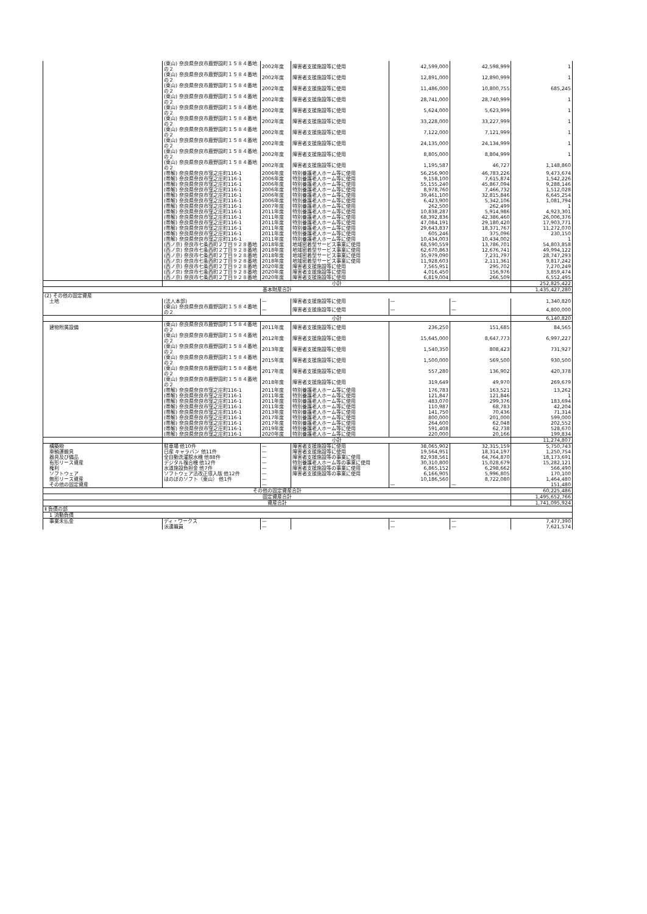| | (東山) 奈良県奈良市鹿野園町１５８４番地の２ | 2002年度 | 障害者支援施設等に使用 | 42,599,000 | 42,598,999 | 1 |
| | (東山) 奈良県奈良市鹿野園町１５８４番地の２ | 2002年度 | 障害者支援施設等に使用 | 12,891,000 | 12,890,999 | 1 |
| | (東山) 奈良県奈良市鹿野園町１５８４番地の２ | 2002年度 | 障害者支援施設等に使用 | 11,486,000 | 10,800,755 | 685,245 |
| | (東山) 奈良県奈良市鹿野園町１５８４番地の２ | 2002年度 | 障害者支援施設等に使用 | 28,741,000 | 28,740,999 | 1 |
| | (東山) 奈良県奈良市鹿野園町１５８４番地の２ | 2002年度 | 障害者支援施設等に使用 | 5,624,000 | 5,623,999 | 1 |
| | (東山) 奈良県奈良市鹿野園町１５８４番地の２ | 2002年度 | 障害者支援施設等に使用 | 33,228,000 | 33,227,999 | 1 |
| | (東山) 奈良県奈良市鹿野園町１５８４番地の２ | 2002年度 | 障害者支援施設等に使用 | 7,122,000 | 7,121,999 | 1 |
| | (東山) 奈良県奈良市鹿野園町１５８４番地の２ | 2002年度 | 障害者支援施設等に使用 | 24,135,000 | 24,134,999 | 1 |
| | (東山) 奈良県奈良市鹿野園町１５８４番地の２ | 2002年度 | 障害者支援施設等に使用 | 8,805,000 | 8,804,999 | 1 |
| | (東山) 奈良県奈良市鹿野園町１５８４番地の２ | 2002年度 | 障害者支援施設等に使用 | 1,195,587 | 46,727 | 1,148,860 |
| | (帯解) 奈良県奈良市窪之庄町116-1 | 2006年度 | 特別養護老人ホーム等に使用 | 56,256,900 | 46,783,226 | 9,473,674 |
| | (帯解) 奈良県奈良市窪之庄町116-1 | 2006年度 | 特別養護老人ホーム等に使用 | 9,158,100 | 7,615,874 | 1,542,226 |
| | (帯解) 奈良県奈良市窪之庄町116-1 | 2006年度 | 特別養護老人ホーム等に使用 | 55,155,240 | 45,867,094 | 9,288,146 |
| | (帯解) 奈良県奈良市窪之庄町116-1 | 2006年度 | 特別養護老人ホーム等に使用 | 8,978,760 | 7,466,732 | 1,512,028 |
| | (帯解) 奈良県奈良市窪之庄町116-1 | 2006年度 | 特別養護老人ホーム等に使用 | 39,461,100 | 32,815,846 | 6,645,254 |
| | (帯解) 奈良県奈良市窪之庄町116-1 | 2006年度 | 特別養護老人ホーム等に使用 | 6,423,900 | 5,342,106 | 1,081,794 |
| | (帯解) 奈良県奈良市窪之庄町116-1 | 2007年度 | 特別養護老人ホーム等に使用 | 262,500 | 262,499 | 1 |
| | (帯解) 奈良県奈良市窪之庄町116-1 | 2011年度 | 特別養護老人ホーム等に使用 | 10,838,287 | 5,914,986 | 4,923,301 |
| | (帯解) 奈良県奈良市窪之庄町116-1 | 2011年度 | 特別養護老人ホーム等に使用 | 68,392,836 | 42,386,460 | 26,006,376 |
| | (帯解) 奈良県奈良市窪之庄町116-1 | 2011年度 | 特別養護老人ホーム等に使用 | 47,084,191 | 29,180,420 | 17,903,771 |
| | (帯解) 奈良県奈良市窪之庄町116-1 | 2011年度 | 特別養護老人ホーム等に使用 | 29,643,837 | 18,371,767 | 11,272,070 |
| | (帯解) 奈良県奈良市窪之庄町116-1 | 2011年度 | 特別養護老人ホーム等に使用 | 605,246 | 375,096 | 230,150 |
| | (帯解) 奈良県奈良市窪之庄町116-1 | 2011年度 | 特別養護老人ホーム等に使用 | 10,434,003 | 10,434,002 | 1 |
| | (西ノ京) 奈良市七条西町２丁目９２８番地 | 2018年度 | 地域密着型サービス事業に使用 | 68,590,559 | 13,786,701 | 54,803,858 |
| | (西ノ京) 奈良市七条西町２丁目９２８番地 | 2018年度 | 地域密着型サービス事業に使用 | 62,670,863 | 12,676,741 | 49,994,122 |
| | (西ノ京) 奈良市七条西町２丁目９２８番地 | 2018年度 | 地域密着型サービス事業に使用 | 35,979,090 | 7,231,797 | 28,747,293 |
| | (西ノ京) 奈良市七条西町２丁目９２８番地 | 2018年度 | 地域密着型サービス事業に使用 | 11,928,603 | 2,111,361 | 9,817,242 |
| | (西ノ京) 奈良市七条西町２丁目９２８番地 | 2020年度 | 障害者支援施設等に使用 | 7,565,951 | 295,702 | 7,270,249 |
| | (西ノ京) 奈良市七条西町２丁目９２８番地 | 2020年度 | 障害者支援施設等に使用 | 4,016,450 | 156,976 | 3,859,474 |
| | (西ノ京) 奈良市七条西町２丁目９２８番地 | 2020年度 | 障害者支援施設等に使用 | 6,819,004 | 266,509 | 6,552,495 |
| | 小計 | | | | | 252,825,422 |
| 基本財産合計 | | | | | | 1,435,427,280 |
| (2) その他の固定資産 | | | | | | |
| 土地 | (法人本部) | — | 障害者支援施設等に使用 | — | — | 1,340,820 |
| | (東山) 奈良県奈良市鹿野園町１５８４番地の２ | — | 障害者支援施設等に使用 | — | — | 4,800,000 |
| | 小計 | | | | | 6,140,820 |
| 建物附属設備 | (東山) 奈良県奈良市鹿野園町１５８４番地の２ | 2011年度 | 障害者支援施設等に使用 | 236,250 | 151,685 | 84,565 |
| | (東山) 奈良県奈良市鹿野園町１５８４番地の２ | 2012年度 | 障害者支援施設等に使用 | 15,645,000 | 8,647,773 | 6,997,227 |
| | (東山) 奈良県奈良市鹿野園町１５８４番地の２ | 2013年度 | 障害者支援施設等に使用 | 1,540,350 | 808,423 | 731,927 |
| | (東山) 奈良県奈良市鹿野園町１５８４番地の２ | 2015年度 | 障害者支援施設等に使用 | 1,500,000 | 569,500 | 930,500 |
| | (東山) 奈良県奈良市鹿野園町１５８４番地の２ | 2017年度 | 障害者支援施設等に使用 | 557,280 | 136,902 | 420,378 |
| | (東山) 奈良県奈良市鹿野園町１５８４番地の２ | 2018年度 | 障害者支援施設等に使用 | 319,649 | 49,970 | 269,679 |
| | (帯解) 奈良県奈良市窪之庄町116-1 | 2011年度 | 特別養護老人ホーム等に使用 | 176,783 | 163,521 | 13,262 |
| | (帯解) 奈良県奈良市窪之庄町116-1 | 2011年度 | 特別養護老人ホーム等に使用 | 121,847 | 121,846 | 1 |
| | (帯解) 奈良県奈良市窪之庄町116-1 | 2011年度 | 特別養護老人ホーム等に使用 | 483,070 | 299,376 | 183,694 |
| | (帯解) 奈良県奈良市窪之庄町116-1 | 2011年度 | 特別養護老人ホーム等に使用 | 110,987 | 68,783 | 42,204 |
| | (帯解) 奈良県奈良市窪之庄町116-1 | 2013年度 | 特別養護老人ホーム等に使用 | 141,750 | 70,436 | 71,314 |
| | (帯解) 奈良県奈良市窪之庄町116-1 | 2017年度 | 特別養護老人ホーム等に使用 | 800,000 | 201,000 | 599,000 |
| | (帯解) 奈良県奈良市窪之庄町116-1 | 2017年度 | 特別養護老人ホーム等に使用 | 264,600 | 62,048 | 202,552 |
| | (帯解) 奈良県奈良市窪之庄町116-1 | 2019年度 | 特別養護老人ホーム等に使用 | 591,408 | 62,738 | 528,670 |
| | (帯解) 奈良県奈良市窪之庄町116-1 | 2020年度 | 特別養護老人ホーム等に使用 | 220,000 | 20,166 | 199,834 |
| | 小計 | | | | | 11,274,807 |
| 構築物 | 駐車場 他10件 | — | 障害者支援施設等に使用 | 38,065,902 | 32,315,159 | 5,750,743 |
| 車輌運搬具 | 日産 キャラバン 他11件 | — | 障害者支援施設等に使用 | 19,564,951 | 18,314,197 | 1,250,754 |
| 器具及び備品 | 全自動洗濯脱水機 他88件 | — | 障害者支援施設等の事業に使用 | 82,938,561 | 64,764,870 | 18,173,691 |
| 有形リース資産 | デジタル複合機 他12件 | — | 特別養護老人ホーム等の事業に使用 | 30,310,800 | 15,028,679 | 15,282,121 |
| 権利 | 水道施設負担金 他7件 | — | 障害者支援施設等の事業に使用 | 6,865,152 | 6,298,662 | 566,490 |
| ソフトウェア | ソフトウェア法改正導入版 他12件 | — | 障害者支援施設等の事業に使用 | 6,166,905 | 5,996,805 | 170,100 |
| 無形リース資産 | ほのぼのソフト（東山） 他1件 | — | | 10,186,560 | 8,722,080 | 1,464,480 |
| その他の固定資産 | | — | | — | — | 151,480 |
| その他の固定資産合計 | | | | | | 60,225,486 |
| 固定資産合計 | | | | | | 1,495,652,766 |
| 資産合計 | | | | | | 1,741,095,924 |
| Ⅱ 負債の部 | | | | | | |
| 1 流動負債 | | | | | | |
| 事業未払金 | ディ・ワークス | — | | — | — | 7,477,390 |
| | 派遣職員 | — | | — | — | 7,621,574 |